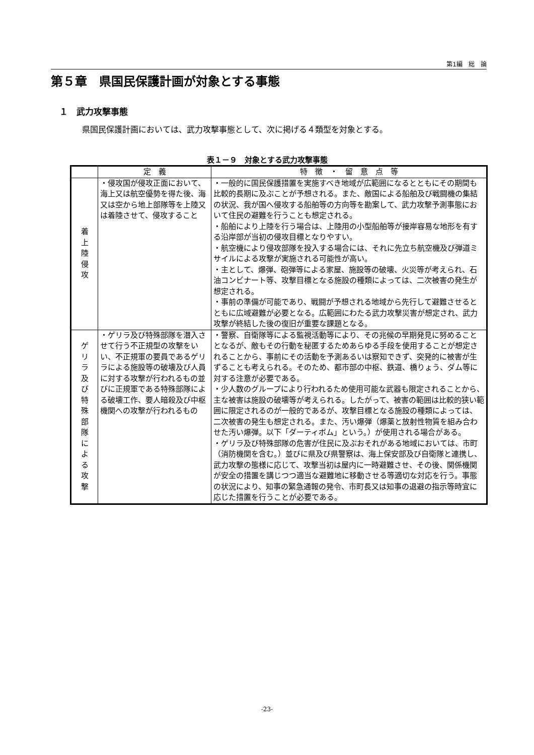第1編　総　論
第５章　県国民保護計画が対象とする事態
１　武力攻撃事態
県国民保護計画においては、武力攻撃事態として、次に掲げる４類型を対象とする。
表１－９　対象とする武力攻撃事態
| | 定 義 | 特 徴 ・ 留 意 点 等 |
| --- | --- | --- |
| 着 上 陸 侵 攻 | ・侵攻国が侵攻正面において、海上又は航空優勢を得た後、海又は空から地上部隊等を上陸又は着陸させて、侵攻すること | ・一般的に国民保護措置を実施すべき地域が広範囲になるとともにその期間も比較的長期に及ぶことが予想される。また、敵国による船舶及び戦闘機の集結の状況、我が国へ侵攻する船舶等の方向等を勘案して、武力攻撃予測事態において住民の避難を行うことも想定される。 ・船舶により上陸を行う場合は、上陸用の小型船舶等が接岸容易な地形を有する沿岸部が当初の侵攻目標となりやすい。 ・航空機により侵攻部隊を投入する場合には、それに先立ち航空機及び弾道ミサイルによる攻撃が実施される可能性が高い。 ・主として、爆弾、砲弾等による家屋、施設等の破壊、火災等が考えられ、石油コンビナート等、攻撃目標となる施設の種類によっては、二次被害の発生が想定される。 ・事前の準備が可能であり、戦闘が予想される地域から先行して避難させるとともに広域避難が必要となる。広範囲にわたる武力攻撃災害が想定され、武力攻撃が終結した後の復旧が重要な課題となる。 |
| ゲ リ ラ 及 び 特 殊 部 隊 に よ る 攻 撃 | ・ゲリラ及び特殊部隊を潜入させて行う不正規型の攻撃をいい、不正規軍の要員であるゲリラによる施設等の破壊及び人員に対する攻撃が行われるもの並びに正規軍である特殊部隊による破壊工作、要人暗殺及び中枢機関への攻撃が行われるもの | ・警察、自衛隊等による監視活動等により、その兆候の早期発見に努めることとなるが、敵もその行動を秘匿するためあらゆる手段を使用することが想定されることから、事前にその活動を予測あるいは察知できず、突発的に被害が生ずることも考えられる。そのため、都市部の中枢、鉄道、橋りょう、ダム等に対する注意が必要である。 ・少人数のグループにより行われるため使用可能な武器も限定されることから、主な被害は施設の破壊等が考えられる。したがって、被害の範囲は比較的狭い範囲に限定されるのが一般的であるが、攻撃目標となる施設の種類によっては、二次被害の発生も想定される。また、汚い爆弾（爆薬と放射性物質を組み合わせた汚い爆弾。以下「ダーティボム」という。）が使用される場合がある。 ・ゲリラ及び特殊部隊の危害が住民に及ぶおそれがある地域においては、市町（消防機関を含む。）並びに県及び県警察は、海上保安部及び自衛隊と連携し、武力攻撃の態様に応じて、攻撃当初は屋内に一時避難させ、その後、関係機関が安全の措置を講じつつ適当な避難地に移動させる等適切な対応を行う。事態の状況により、知事の緊急通報の発令、市町長又は知事の退避の指示等時宜に応じた措置を行うことが必要である。 |
-23-